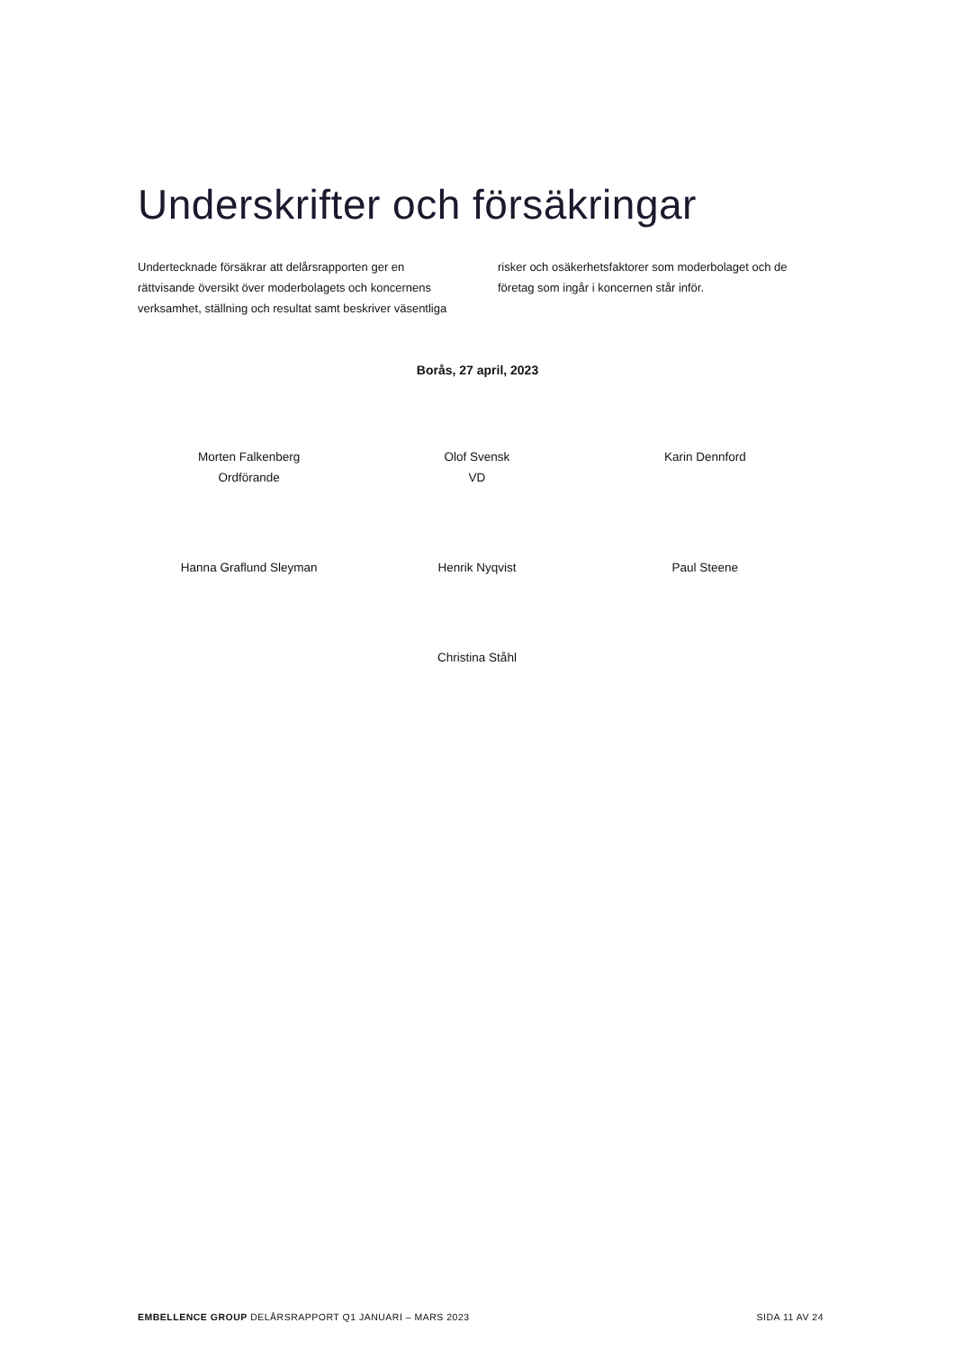Underskrifter och försäkringar
Undertecknade försäkrar att delårsrapporten ger en rättvisande översikt över moderbolagets och koncernens verksamhet, ställning och resultat samt beskriver väsentliga risker och osäkerhetsfaktorer som moderbolaget och de företag som ingår i koncernen står inför.
Borås, 27 april, 2023
Morten Falkenberg
Ordförande
Olof Svensk
VD
Karin Dennford
Hanna Graflund Sleyman Henrik Nyqvist Paul Steene
Christina Ståhl
EMBELLENCE GROUP DELÅRSRAPPORT Q1 JANUARI – MARS 2023 SIDA 11 AV 24